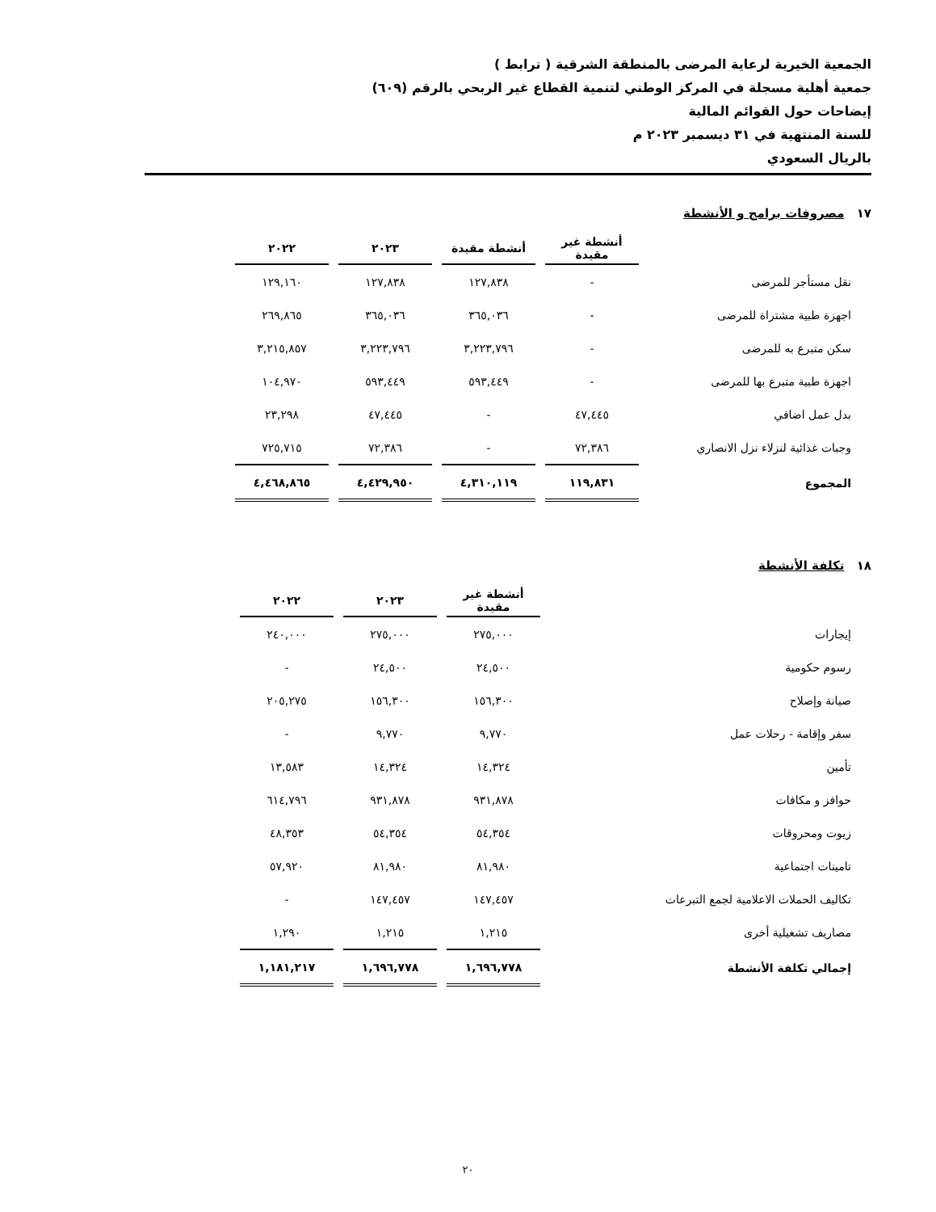الجمعية الخيرية لرعاية المرضى بالمنطقة الشرقية ( ترابط )
جمعية أهلية مسجلة في المركز الوطني لتنمية القطاع غير الربحي بالرقم (٦٠٩)
إيضاحات حول القوائم المالية
للسنة المنتهية في ٣١ ديسمبر ٢٠٢٣ م
بالريال السعودي
١٧ مصروفات برامج و الأنشطة
| | أنشطة غير مقيدة | أنشطة مقيدة | ٢٠٢٣ | ٢٠٢٢ |
| نقل مستأجر للمرضى | - | ١٢٧,٨٣٨ | ١٢٧,٨٣٨ | ١٢٩,١٦٠ |
| اجهزة طبية مشتراة للمرضى | - | ٣٦٥,٠٣٦ | ٣٦٥,٠٣٦ | ٢٦٩,٨٦٥ |
| سكن متبرع به للمرضى | - | ٣,٢٢٣,٧٩٦ | ٣,٢٢٣,٧٩٦ | ٣,٢١٥,٨٥٧ |
| اجهزة طبية متبرع بها للمرضى | - | ٥٩٣,٤٤٩ | ٥٩٣,٤٤٩ | ١٠٤,٩٧٠ |
| بدل عمل اضافي | ٤٧,٤٤٥ | - | ٤٧,٤٤٥ | ٢٣,٢٩٨ |
| وجبات غذائية لنزلاء نزل الانصاري | ٧٢,٣٨٦ | - | ٧٢,٣٨٦ | ٧٢٥,٧١٥ |
| المجموع | ١١٩,٨٣١ | ٤,٣١٠,١١٩ | ٤,٤٢٩,٩٥٠ | ٤,٤٦٨,٨٦٥ |
١٨ تكلفة الأنشطة
| | أنشطة غير مقيدة | ٢٠٢٣ | ٢٠٢٢ |
| إيجارات | ٢٧٥,٠٠٠ | ٢٧٥,٠٠٠ | ٢٤٠,٠٠٠ |
| رسوم حكومية | ٢٤,٥٠٠ | ٢٤,٥٠٠ | - |
| صيانة وإصلاح | ١٥٦,٣٠٠ | ١٥٦,٣٠٠ | ٢٠٥,٢٧٥ |
| سفر وإقامة - رحلات عمل | ٩,٧٧٠ | ٩,٧٧٠ | - |
| تأمين | ١٤,٣٢٤ | ١٤,٣٢٤ | ١٣,٥٨٣ |
| حوافز و مكافات | ٩٣١,٨٧٨ | ٩٣١,٨٧٨ | ٦١٤,٧٩٦ |
| زيوت ومحروقات | ٥٤,٣٥٤ | ٥٤,٣٥٤ | ٤٨,٣٥٣ |
| تامينات اجتماعية | ٨١,٩٨٠ | ٨١,٩٨٠ | ٥٧,٩٢٠ |
| تكاليف الحملات الاعلامية لجمع التبرعات | ١٤٧,٤٥٧ | ١٤٧,٤٥٧ | - |
| مصاريف تشغيلية أخرى | ١,٢١٥ | ١,٢١٥ | ١,٢٩٠ |
| إجمالي تكلفة الأنشطة | ١,٦٩٦,٧٧٨ | ١,٦٩٦,٧٧٨ | ١,١٨١,٢١٧ |
٢٠